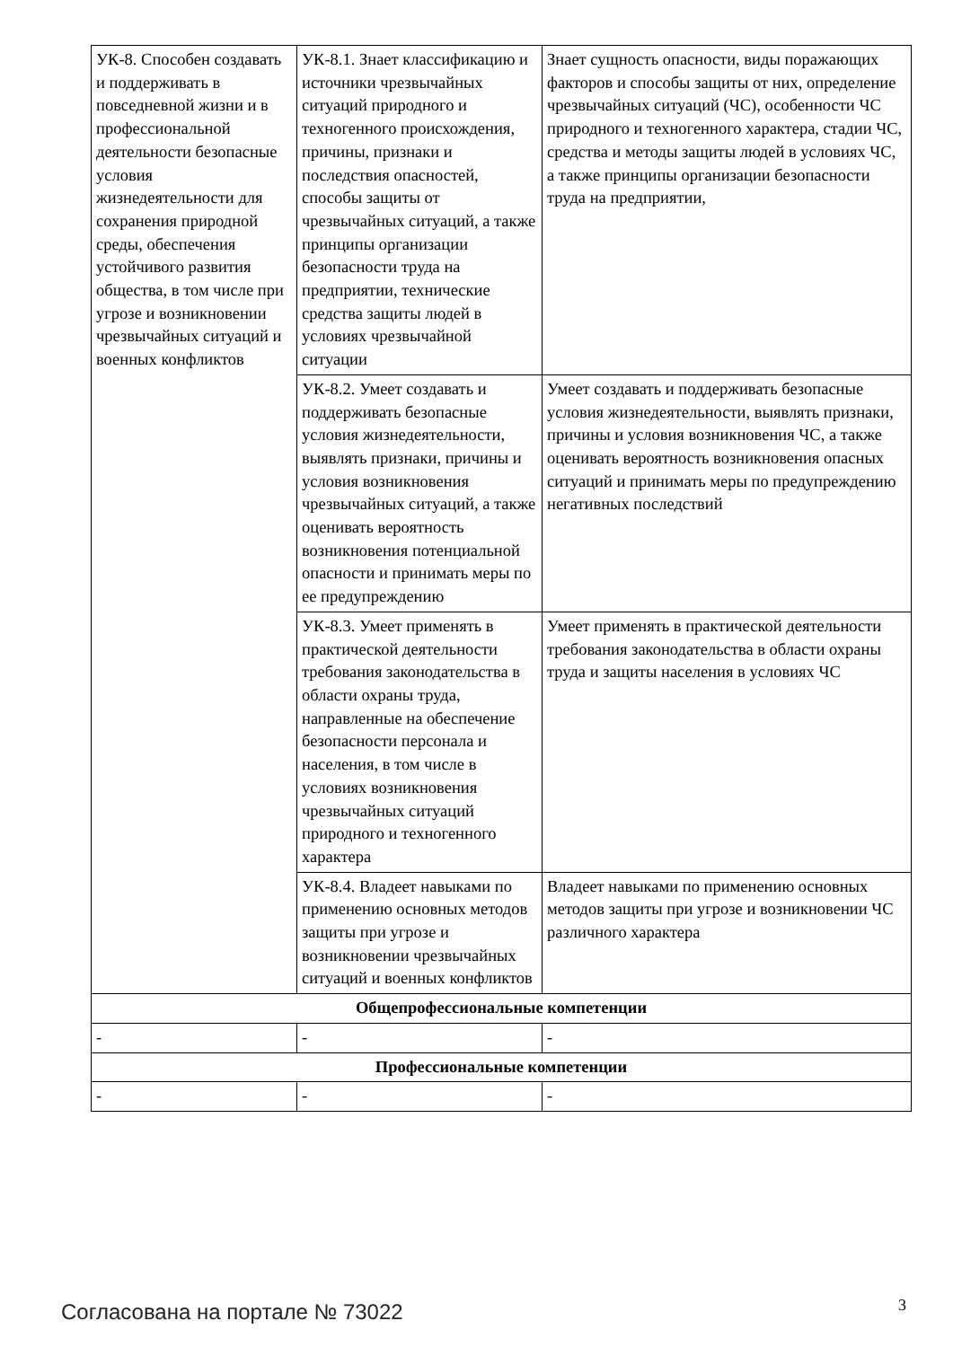| УК-8. Способен создавать и поддерживать в повседневной жизни и в профессиональной деятельности безопасные условия жизнедеятельности для сохранения природной среды, обеспечения устойчивого развития общества, в том числе при угрозе и возникновении чрезвычайных ситуаций и военных конфликтов | УК-8.1. Знает классификацию и источники чрезвычайных ситуаций природного и техногенного происхождения, причины, признаки и последствия опасностей, способы защиты от чрезвычайных ситуаций, а также принципы организации безопасности труда на предприятии, технические средства защиты людей в условиях чрезвычайной ситуации | Знает сущность опасности, виды поражающих факторов и способы защиты от них, определение чрезвычайных ситуаций (ЧС), особенности ЧС природного и техногенного характера, стадии ЧС, средства и методы защиты людей в условиях ЧС, а также принципы организации безопасности труда на предприятии, |
| | УК-8.2. Умеет создавать и поддерживать безопасные условия жизнедеятельности, выявлять признаки, причины и условия возникновения чрезвычайных ситуаций, а также оценивать вероятность возникновения потенциальной опасности и принимать меры по ее предупреждению | Умеет создавать и поддерживать безопасные условия жизнедеятельности, выявлять признаки, причины и условия возникновения ЧС, а также оценивать вероятность возникновения опасных ситуаций и принимать меры по предупреждению негативных последствий |
| | УК-8.3. Умеет применять в практической деятельности требования законодательства в области охраны труда, направленные на обеспечение безопасности персонала и населения, в том числе в условиях возникновения чрезвычайных ситуаций природного и техногенного характера | Умеет применять в практической деятельности требования законодательства в области охраны труда и защиты населения в условиях ЧС |
| | УК-8.4. Владеет навыками по применению основных методов защиты при угрозе и возникновении чрезвычайных ситуаций и военных конфликтов | Владеет навыками по применению основных методов защиты при угрозе и возникновении ЧС различного характера |
| Общепрофессиональные компетенции | | |
| - | - | - |
| Профессиональные компетенции | | |
| - | - | - |
Согласована на портале № 73022 3